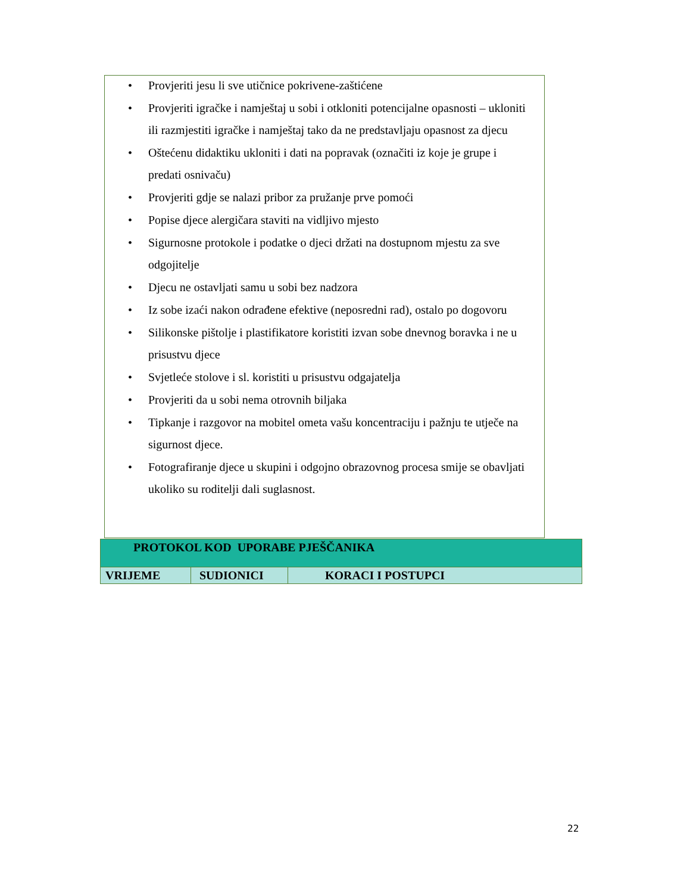• Provjeriti jesu li sve utičnice pokrivene-zaštićene
• Provjeriti igračke i namještaj u sobi i otkloniti potencijalne opasnosti – ukloniti ili razmjestiti igračke i namještaj tako da ne predstavljaju opasnost za djecu
• Oštećenu didaktiku ukloniti i dati na popravak (označiti iz koje je grupe i predati osnivaču)
• Provjeriti gdje se nalazi pribor za pružanje prve pomoći
• Popise djece alergičara staviti na vidljivo mjesto
• Sigurnosne protokole i podatke o djeci držati na dostupnom mjestu za sve odgojitelje
• Djecu ne ostavljati samu u sobi bez nadzora
• Iz sobe izaći nakon odrađene efektive (neposredni rad), ostalo po dogovoru
• Silikonske pištolje i plastifikatore koristiti izvan sobe dnevnog boravka i ne u prisustvu djece
• Svjetleće stolove i sl. koristiti u prisustvu odgajatelja
• Provjeriti da u sobi nema otrovnih biljaka
• Tipkanje i razgovor na mobitel ometa vašu koncentraciju i pažnju te utječe na sigurnost djece.
• Fotografiranje djece u skupini i odgojno obrazovnog procesa smije se obavljati ukoliko su roditelji dali suglasnost.
| PROTOKOL KOD UPORABE PJEŠČANIKA | | |
| VRIJEME | SUDIONICI | KORACI I POSTUPCI |
22